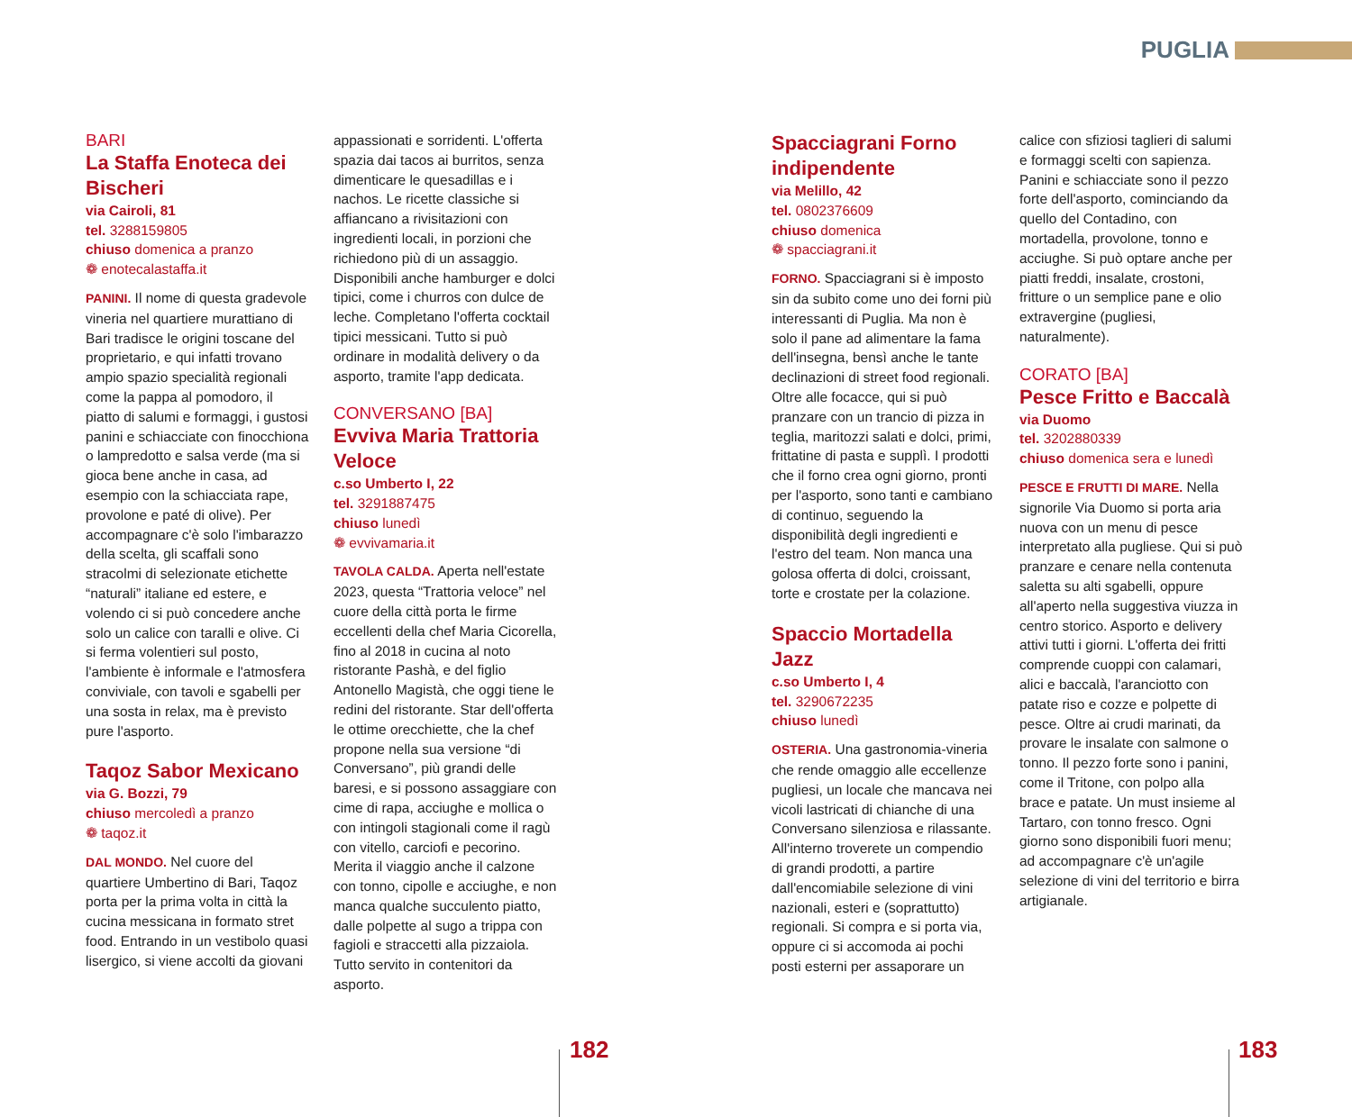PUGLIA
BARI
La Staffa Enoteca dei Bischeri
via Cairoli, 81
tel. 3288159805
chiuso domenica a pranzo
❁ enotecalastaffa.it
PANINI. Il nome di questa gradevole vineria nel quartiere murattiano di Bari tradisce le origini toscane del proprietario, e qui infatti trovano ampio spazio specialità regionali come la pappa al pomodoro, il piatto di salumi e formaggi, i gustosi panini e schiacciate con finocchiona o lampredotto e salsa verde (ma si gioca bene anche in casa, ad esempio con la schiacciata rape, provolone e paté di olive). Per accompagnare c'è solo l'imbarazzo della scelta, gli scaffali sono stracolmi di selezionate etichette “naturali” italiane ed estere, e volendo ci si può concedere anche solo un calice con taralli e olive. Ci si ferma volentieri sul posto, l'ambiente è informale e l'atmosfera conviviale, con tavoli e sgabelli per una sosta in relax, ma è previsto pure l'asporto.
Taqoz Sabor Mexicano
via G. Bozzi, 79
chiuso mercoledì a pranzo
❁ taqoz.it
DAL MONDO. Nel cuore del quartiere Umbertino di Bari, Taqoz porta per la prima volta in città la cucina messicana in formato stret food. Entrando in un vestibolo quasi lisergico, si viene accolti da giovani
appassionati e sorridenti. L'offerta spazia dai tacos ai burritos, senza dimenticare le quesadillas e i nachos. Le ricette classiche si affiancano a rivisitazioni con ingredienti locali, in porzioni che richiedono più di un assaggio. Disponibili anche hamburger e dolci tipici, come i churros con dulce de leche. Completano l'offerta cocktail tipici messicani. Tutto si può ordinare in modalità delivery o da asporto, tramite l'app dedicata.
CONVERSANO [BA]
Evviva Maria Trattoria Veloce
c.so Umberto I, 22
tel. 3291887475
chiuso lunedì
❁ evvivamaria.it
TAVOLA CALDA. Aperta nell'estate 2023, questa “Trattoria veloce” nel cuore della città porta le firme eccellenti della chef Maria Cicorella, fino al 2018 in cucina al noto ristorante Pashà, e del figlio Antonello Magistà, che oggi tiene le redini del ristorante. Star dell'offerta le ottime orecchiette, che la chef propone nella sua versione “di Conversano”, più grandi delle baresi, e si possono assaggiare con cime di rapa, acciughe e mollica o con intingoli stagionali come il ragù con vitello, carciofi e pecorino. Merita il viaggio anche il calzone con tonno, cipolle e acciughe, e non manca qualche succulento piatto, dalle polpette al sugo a trippa con fagioli e straccetti alla pizzaiola. Tutto servito in contenitori da asporto.
Spacciagrani Forno indipendente
via Melillo, 42
tel. 0802376609
chiuso domenica
❁ spacciagrani.it
FORNO. Spacciagrani si è imposto sin da subito come uno dei forni più interessanti di Puglia. Ma non è solo il pane ad alimentare la fama dell'insegna, bensì anche le tante declinazioni di street food regionali. Oltre alle focacce, qui si può pranzare con un trancio di pizza in teglia, maritozzi salati e dolci, primi, frittatine di pasta e supplì. I prodotti che il forno crea ogni giorno, pronti per l'asporto, sono tanti e cambiano di continuo, seguendo la disponibilità degli ingredienti e l'estro del team. Non manca una golosa offerta di dolci, croissant, torte e crostate per la colazione.
Spaccio Mortadella Jazz
c.so Umberto I, 4
tel. 3290672235
chiuso lunedì
OSTERIA. Una gastronomia-vineria che rende omaggio alle eccellenze pugliesi, un locale che mancava nei vicoli lastricati di chianche di una Conversano silenziosa e rilassante. All'interno troverete un compendio di grandi prodotti, a partire dall'encomiabile selezione di vini nazionali, esteri e (soprattutto) regionali. Si compra e si porta via, oppure ci si accomoda ai pochi posti esterni per assaporare un
calice con sfiziosi taglieri di salumi e formaggi scelti con sapienza. Panini e schiacciate sono il pezzo forte dell'asporto, cominciando da quello del Contadino, con mortadella, provolone, tonno e acciughe. Si può optare anche per piatti freddi, insalate, crostoni, fritture o un semplice pane e olio extravergine (pugliesi, naturalmente).
CORATO [BA]
Pesce Fritto e Baccalà
via Duomo
tel. 3202880339
chiuso domenica sera e lunedì
PESCE E FRUTTI DI MARE. Nella signorile Via Duomo si porta aria nuova con un menu di pesce interpretato alla pugliese. Qui si può pranzare e cenare nella contenuta saletta su alti sgabelli, oppure all'aperto nella suggestiva viuzza in centro storico. Asporto e delivery attivi tutti i giorni. L'offerta dei fritti comprende cuoppi con calamari, alici e baccalà, l'aranciotto con patate riso e cozze e polpette di pesce. Oltre ai crudi marinati, da provare le insalate con salmone o tonno. Il pezzo forte sono i panini, come il Tritone, con polpo alla brace e patate. Un must insieme al Tartaro, con tonno fresco. Ogni giorno sono disponibili fuori menu; ad accompagnare c'è un'agile selezione di vini del territorio e birra artigianale.
182 183